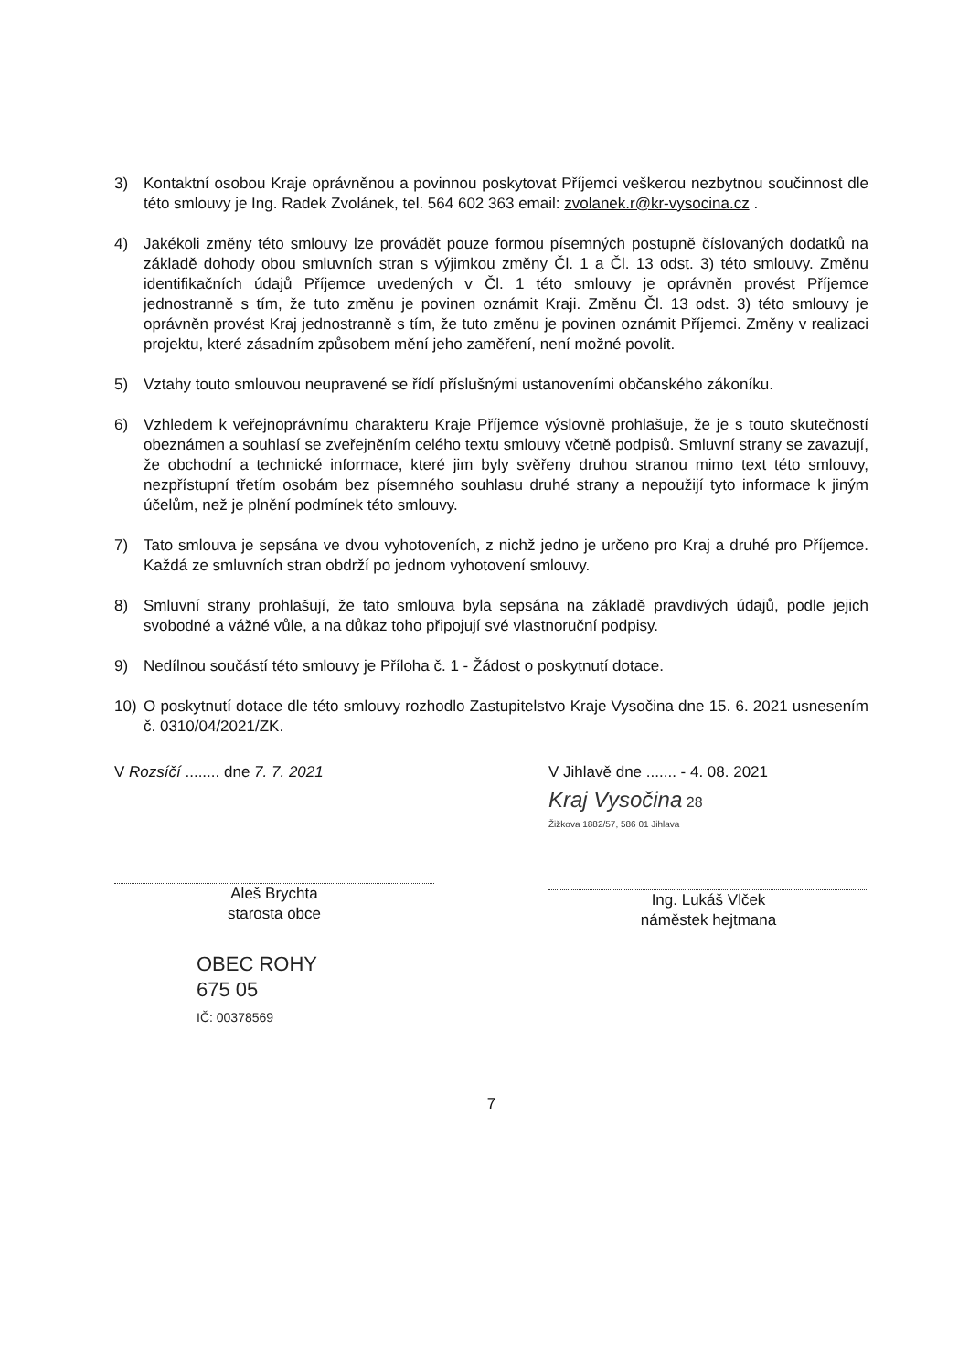3) Kontaktní osobou Kraje oprávněnou a povinnou poskytovat Příjemci veškerou nezbytnou součinnost dle této smlouvy je Ing. Radek Zvolánek, tel. 564 602 363 email: zvolanek.r@kr-vysocina.cz .
4) Jakékoli změny této smlouvy lze provádět pouze formou písemných postupně číslovaných dodatků na základě dohody obou smluvních stran s výjimkou změny Čl. 1 a Čl. 13 odst. 3) této smlouvy. Změnu identifikačních údajů Příjemce uvedených v Čl. 1 této smlouvy je oprávněn provést Příjemce jednostranně s tím, že tuto změnu je povinen oznámit Kraji. Změnu Čl. 13 odst. 3) této smlouvy je oprávněn provést Kraj jednostranně s tím, že tuto změnu je povinen oznámit Příjemci. Změny v realizaci projektu, které zásadním způsobem mění jeho zaměření, není možné povolit.
5) Vztahy touto smlouvou neupravené se řídí příslušnými ustanoveními občanského zákoníku.
6) Vzhledem k veřejnoprávnímu charakteru Kraje Příjemce výslovně prohlašuje, že je s touto skutečností obeznámen a souhlasí se zveřejněním celého textu smlouvy včetně podpisů. Smluvní strany se zavazují, že obchodní a technické informace, které jim byly svěřeny druhou stranou mimo text této smlouvy, nezpřístupní třetím osobám bez písemného souhlasu druhé strany a nepoužijí tyto informace k jiným účelům, než je plnění podmínek této smlouvy.
7) Tato smlouva je sepsána ve dvou vyhotoveních, z nichž jedno je určeno pro Kraj a druhé pro Příjemce. Každá ze smluvních stran obdrží po jednom vyhotovení smlouvy.
8) Smluvní strany prohlašují, že tato smlouva byla sepsána na základě pravdivých údajů, podle jejich svobodné a vážné vůle, a na důkaz toho připojují své vlastnoruční podpisy.
9) Nedílnou součástí této smlouvy je Příloha č. 1 - Žádost o poskytnutí dotace.
10) O poskytnutí dotace dle této smlouvy rozhodlo Zastupitelstvo Kraje Vysočina dne 15. 6. 2021 usnesením č. 0310/04/2021/ZK.
V Rozsíčí ........ dne 7. 7. 2021
Aleš Brychta
starosta obce
OBEC ROHY
675 05
IČ: 00378569
V Jihlavě dne ....... - 4. 08. 2021
Kraj Vysočina 28
Žižkova 1882/57, 586 01 Jihlava
Ing. Lukáš Vlček
náměstek hejtmana
7